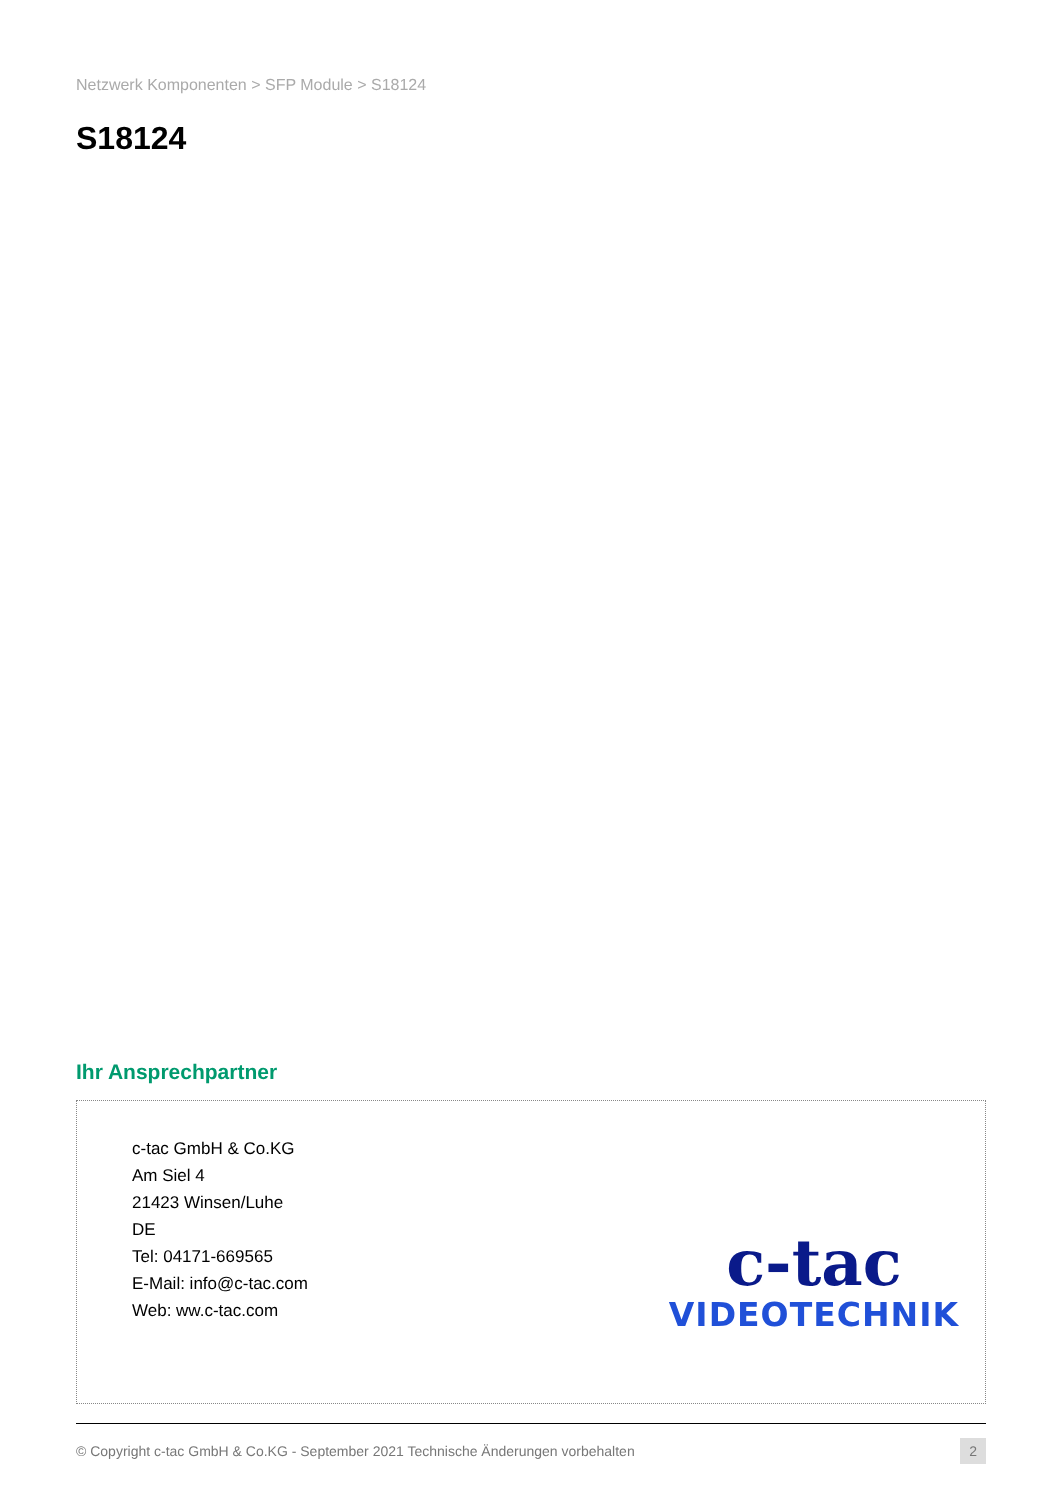Netzwerk Komponenten > SFP Module > S18124
S18124
Ihr Ansprechpartner
c-tac GmbH & Co.KG
Am Siel 4
21423 Winsen/Luhe
DE
Tel: 04171-669565
E-Mail: info@c-tac.com
Web: ww.c-tac.com
c-tac
VIDEOTECHNIK
© Copyright c-tac GmbH & Co.KG - September 2021 Technische Änderungen vorbehalten 2